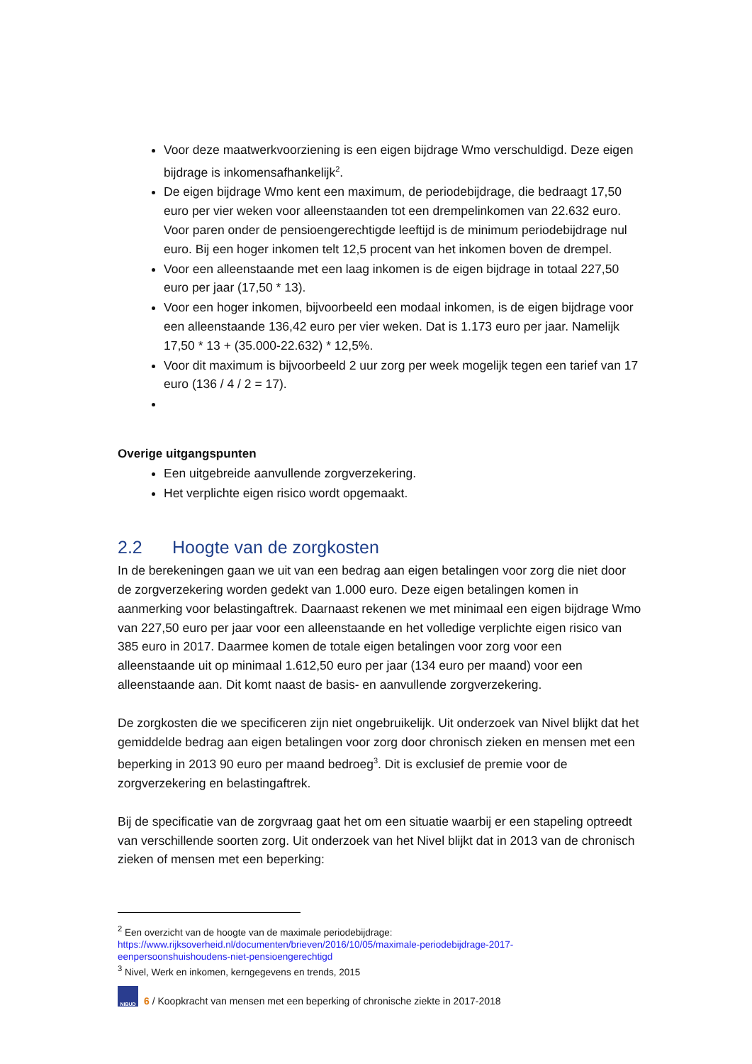Voor deze maatwerkvoorziening is een eigen bijdrage Wmo verschuldigd. Deze eigen bijdrage is inkomensafhankelijk<sup>2</sup>.
De eigen bijdrage Wmo kent een maximum, de periodebijdrage, die bedraagt 17,50 euro per vier weken voor alleenstaanden tot een drempelinkomen van 22.632 euro. Voor paren onder de pensioengerechtigde leeftijd is de minimum periodebijdrage nul euro. Bij een hoger inkomen telt 12,5 procent van het inkomen boven de drempel.
Voor een alleenstaande met een laag inkomen is de eigen bijdrage in totaal 227,50 euro per jaar (17,50 * 13).
Voor een hoger inkomen, bijvoorbeeld een modaal inkomen, is de eigen bijdrage voor een alleenstaande 136,42 euro per vier weken. Dat is 1.173 euro per jaar. Namelijk 17,50 * 13 + (35.000-22.632) * 12,5%.
Voor dit maximum is bijvoorbeeld 2 uur zorg per week mogelijk tegen een tarief van 17 euro (136 / 4 / 2 = 17).
Overige uitgangspunten
Een uitgebreide aanvullende zorgverzekering.
Het verplichte eigen risico wordt opgemaakt.
2.2 Hoogte van de zorgkosten
In de berekeningen gaan we uit van een bedrag aan eigen betalingen voor zorg die niet door de zorgverzekering worden gedekt van 1.000 euro. Deze eigen betalingen komen in aanmerking voor belastingaftrek. Daarnaast rekenen we met minimaal een eigen bijdrage Wmo van 227,50 euro per jaar voor een alleenstaande en het volledige verplichte eigen risico van 385 euro in 2017. Daarmee komen de totale eigen betalingen voor zorg voor een alleenstaande uit op minimaal 1.612,50 euro per jaar (134 euro per maand) voor een alleenstaande aan. Dit komt naast de basis- en aanvullende zorgverzekering.
De zorgkosten die we specificeren zijn niet ongebruikelijk. Uit onderzoek van Nivel blijkt dat het gemiddelde bedrag aan eigen betalingen voor zorg door chronisch zieken en mensen met een beperking in 2013 90 euro per maand bedroeg<sup>3</sup>. Dit is exclusief de premie voor de zorgverzekering en belastingaftrek.
Bij de specificatie van de zorgvraag gaat het om een situatie waarbij er een stapeling optreedt van verschillende soorten zorg. Uit onderzoek van het Nivel blijkt dat in 2013 van de chronisch zieken of mensen met een beperking:
<sup>2</sup> Een overzicht van de hoogte van de maximale periodebijdrage:
https://www.rijksoverheid.nl/documenten/brieven/2016/10/05/maximale-periodebijdrage-2017-eenpersoonshuishoudens-niet-pensioengerechtigd
<sup>3</sup> Nivel, Werk en inkomen, kerngegevens en trends, 2015
NIBUD
6 / Koopkracht van mensen met een beperking of chronische ziekte in 2017-2018